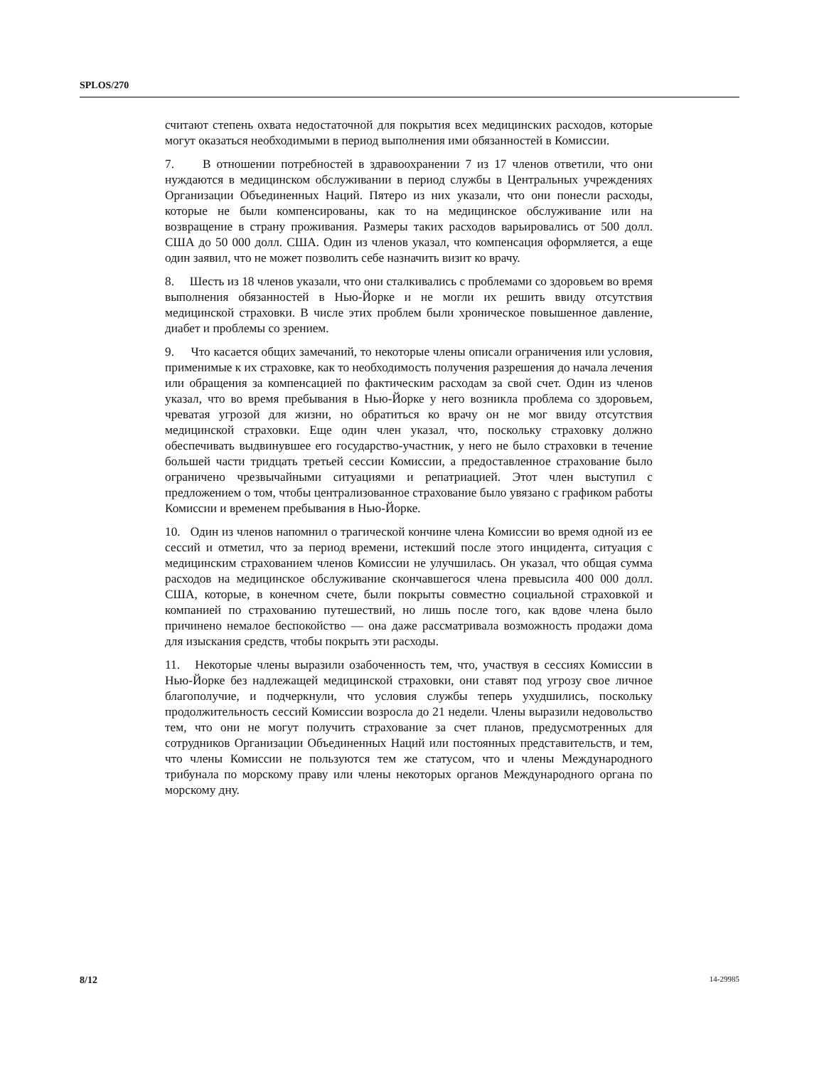SPLOS/270
считают степень охвата недостаточной для покрытия всех медицинских расходов, которые могут оказаться необходимыми в период выполнения ими обязанностей в Комиссии.
7. В отношении потребностей в здравоохранении 7 из 17 членов ответили, что они нуждаются в медицинском обслуживании в период службы в Центральных учреждениях Организации Объединенных Наций. Пятеро из них указали, что они понесли расходы, которые не были компенсированы, как то на медицинское обслуживание или на возвращение в страну проживания. Размеры таких расходов варьировались от 500 долл. США до 50 000 долл. США. Один из членов указал, что компенсация оформляется, а еще один заявил, что не может позволить себе назначить визит ко врачу.
8. Шесть из 18 членов указали, что они сталкивались с проблемами со здоровьем во время выполнения обязанностей в Нью-Йорке и не могли их решить ввиду отсутствия медицинской страховки. В числе этих проблем были хроническое повышенное давление, диабет и проблемы со зрением.
9. Что касается общих замечаний, то некоторые члены описали ограничения или условия, применимые к их страховке, как то необходимость получения разрешения до начала лечения или обращения за компенсацией по фактическим расходам за свой счет. Один из членов указал, что во время пребывания в Нью-Йорке у него возникла проблема со здоровьем, чреватая угрозой для жизни, но обратиться ко врачу он не мог ввиду отсутствия медицинской страховки. Еще один член указал, что, поскольку страховку должно обеспечивать выдвинувшее его государство-участник, у него не было страховки в течение большей части тридцать третьей сессии Комиссии, а предоставленное страхование было ограничено чрезвычайными ситуациями и репатриацией. Этот член выступил с предложением о том, чтобы централизованное страхование было увязано с графиком работы Комиссии и временем пребывания в Нью-Йорке.
10. Один из членов напомнил о трагической кончине члена Комиссии во время одной из ее сессий и отметил, что за период времени, истекший после этого инцидента, ситуация с медицинским страхованием членов Комиссии не улучшилась. Он указал, что общая сумма расходов на медицинское обслуживание скончавшегося члена превысила 400 000 долл. США, которые, в конечном счете, были покрыты совместно социальной страховкой и компанией по страхованию путешествий, но лишь после того, как вдове члена было причинено немалое беспокойство — она даже рассматривала возможность продажи дома для изыскания средств, чтобы покрыть эти расходы.
11. Некоторые члены выразили озабоченность тем, что, участвуя в сессиях Комиссии в Нью-Йорке без надлежащей медицинской страховки, они ставят под угрозу свое личное благополучие, и подчеркнули, что условия службы теперь ухудшились, поскольку продолжительность сессий Комиссии возросла до 21 недели. Члены выразили недовольство тем, что они не могут получить страхование за счет планов, предусмотренных для сотрудников Организации Объединенных Наций или постоянных представительств, и тем, что члены Комиссии не пользуются тем же статусом, что и члены Международного трибунала по морскому праву или члены некоторых органов Международного органа по морскому дну.
8/12 14-29985